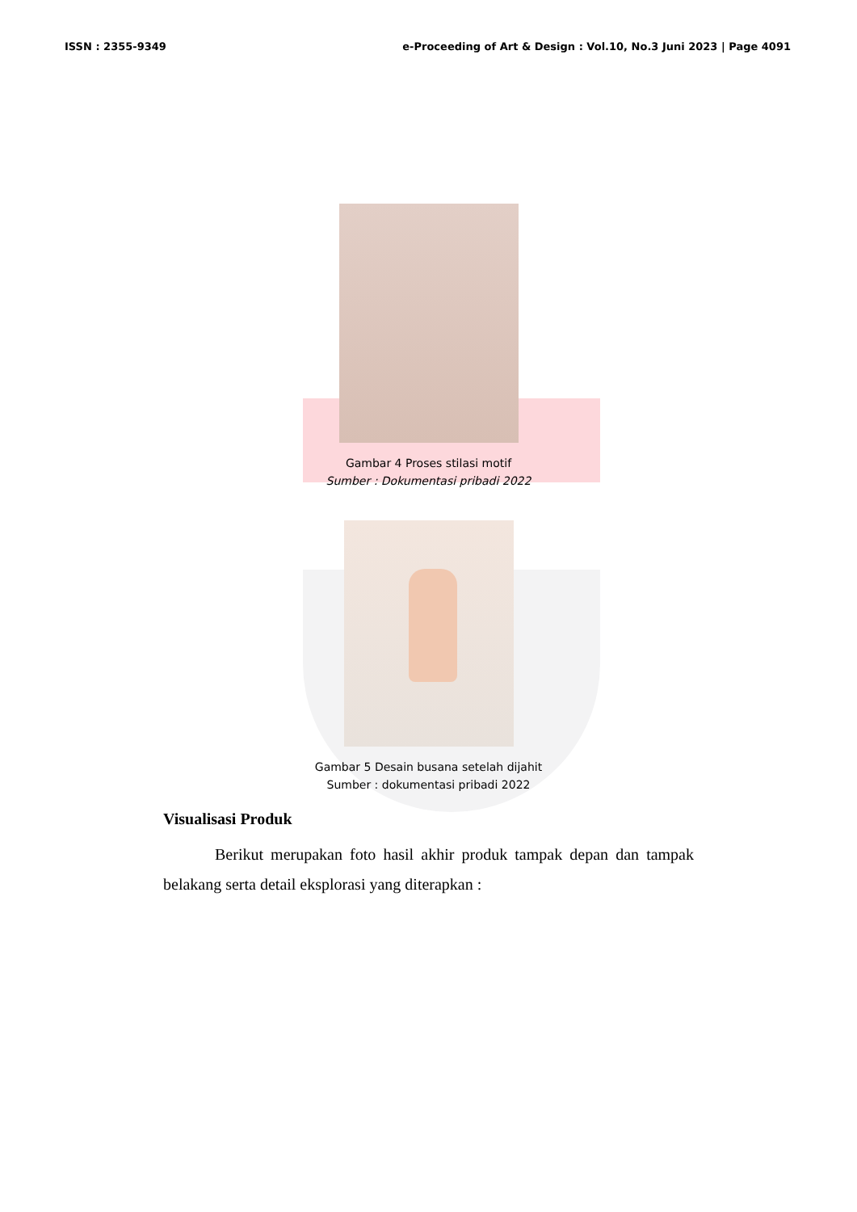ISSN : 2355-9349 e-Proceeding of Art & Design : Vol.10, No.3 Juni 2023 | Page 4091
Gambar 4 Proses stilasi motif
Sumber : Dokumentasi pribadi 2022
Gambar 5 Desain busana setelah dijahit
Sumber : dokumentasi pribadi 2022
Visualisasi Produk
Berikut merupakan foto hasil akhir produk tampak depan dan tampak belakang serta detail eksplorasi yang diterapkan :